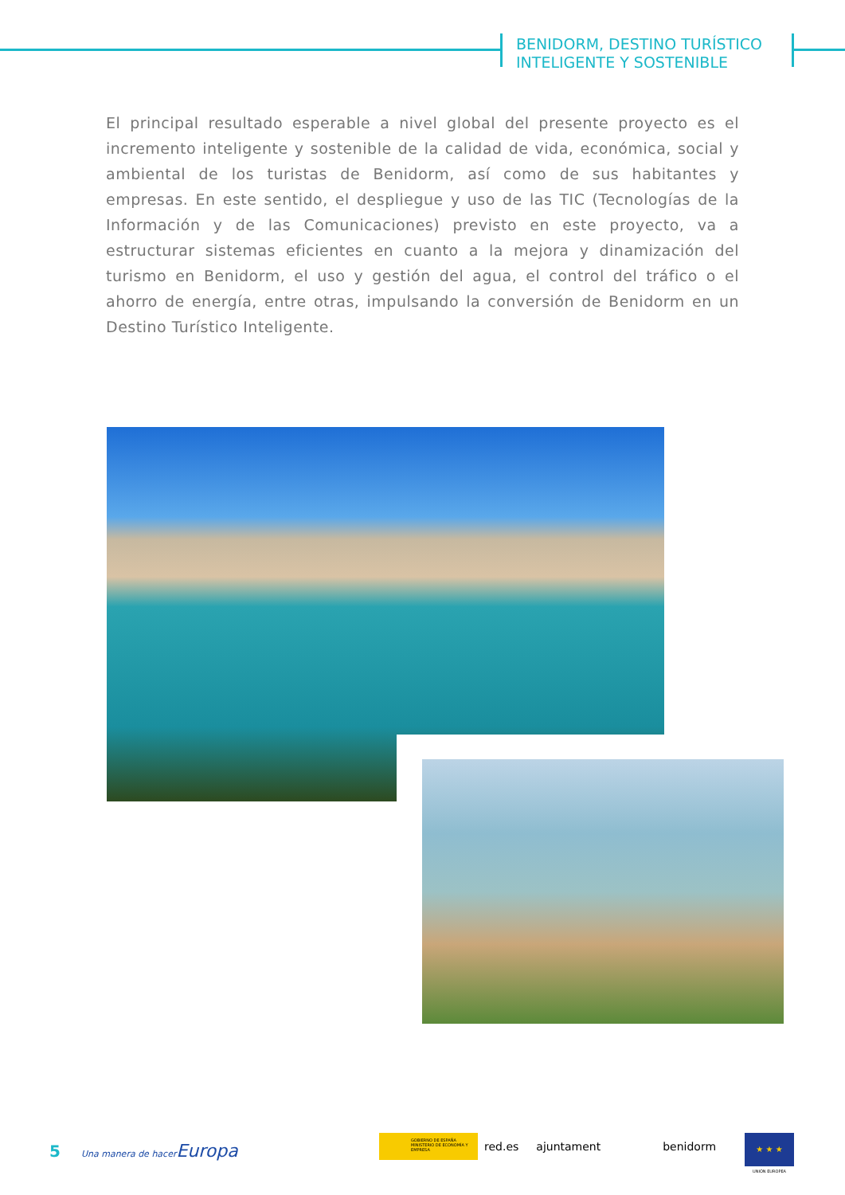BENIDORM, DESTINO TURÍSTICO
INTELIGENTE Y SOSTENIBLE
El principal resultado esperable a nivel global del presente proyecto es el incremento inteligente y sostenible de la calidad de vida, económica, social y ambiental de los turistas de Benidorm, así como de sus habitantes y empresas. En este sentido, el despliegue y uso de las TIC (Tecnologías de la Información y de las Comunicaciones) previsto en este proyecto, va a estructurar sistemas eficientes en cuanto a la mejora y dinamización del turismo en Benidorm, el uso y gestión del agua, el control del tráfico o el ahorro de energía, entre otras, impulsando la conversión de Benidorm en un Destino Turístico Inteligente.
5 Una manera de hacer Europa
GOBIERNO DE ESPAÑA MINISTERIO DE ECONOMÍA Y EMPRESA
red.es ajuntament benidorm
★ ★ ★
UNIÓN EUROPEA